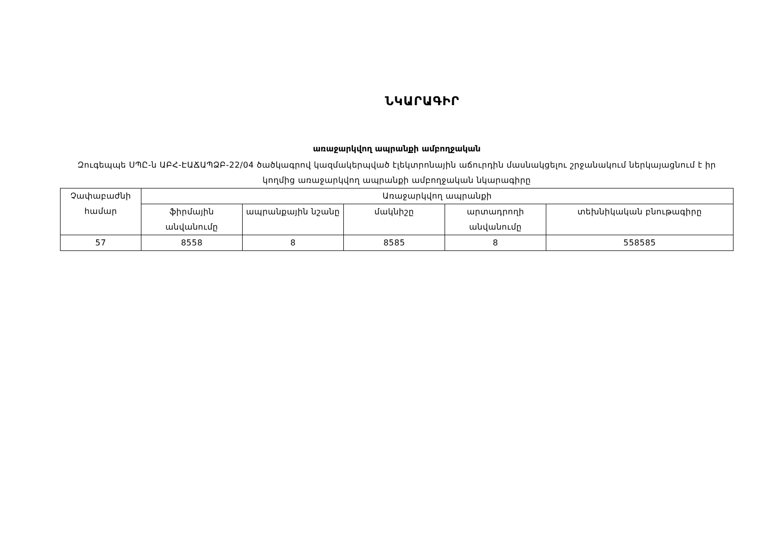ՆԿԱՐԱԳԻՐ
առաջարկվող ապրանքի ամբողջական
Զուգեպպե ՍՊԸ-ն ԱԲՀ-ԷԱՃԱՊՁԲ-22/04 ծածկագրով կազմակերպված էլեկտրոնային աճուրդին մասնակցելու շրջանակում ներկայացնում է իր կողմից առաջարկվող ապրանքի ամբողջական նկարագիրը
| Չափաբաժնի համար | Առաջարկվող ապրանքի | | | | |
| --- | --- | --- | --- | --- | --- |
| | ֆիրմային անվանումը | ապրանքային նշանը | մակնիշը | արտադրողի անվանումը | տեխնիկական բնութագիրը |
| 57 | 8558 | 8 | 8585 | 8 | 558585 |